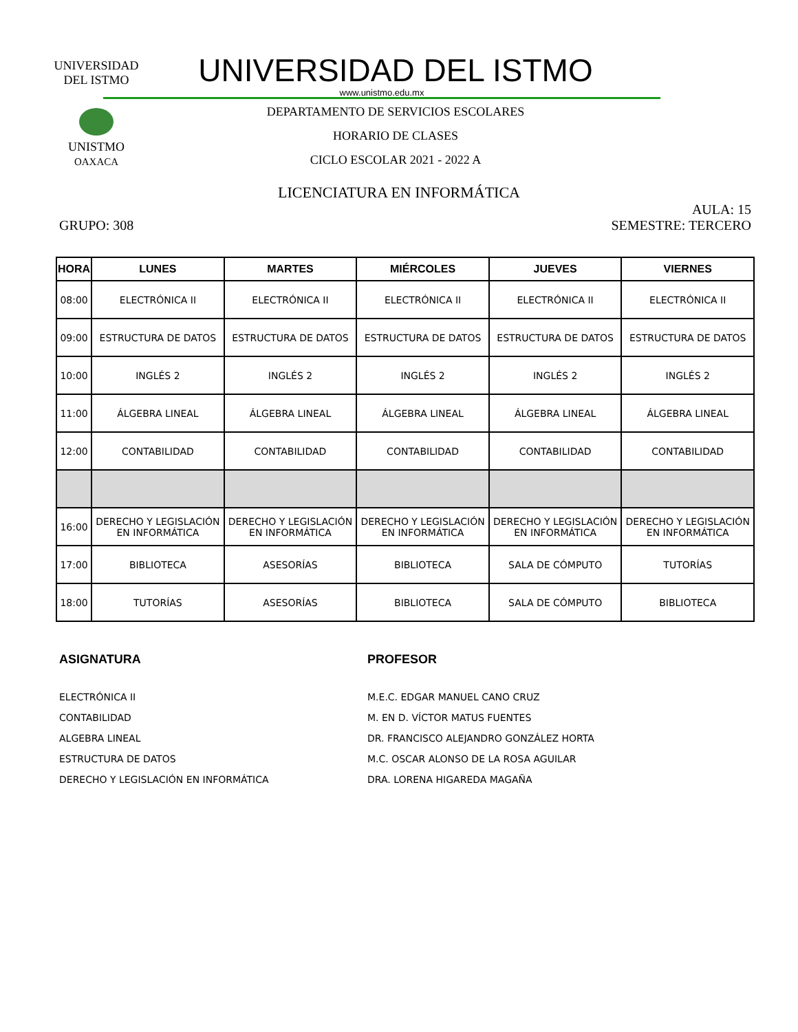UNIVERSIDAD DEL ISTMO
UNISTMO
OAXACA
UNIVERSIDAD DEL ISTMO
www.unistmo.edu.mx
DEPARTAMENTO DE SERVICIOS ESCOLARES
HORARIO DE CLASES
CICLO ESCOLAR 2021 - 2022 A
LICENCIATURA EN INFORMÁTICA
AULA: 15
GRUPO: 308 SEMESTRE: TERCERO
| HORA | LUNES | MARTES | MIÉRCOLES | JUEVES | VIERNES |
| --- | --- | --- | --- | --- | --- |
| 08:00 | ELECTRÓNICA II | ELECTRÓNICA II | ELECTRÓNICA II | ELECTRÓNICA II | ELECTRÓNICA II |
| 09:00 | ESTRUCTURA DE DATOS | ESTRUCTURA DE DATOS | ESTRUCTURA DE DATOS | ESTRUCTURA DE DATOS | ESTRUCTURA DE DATOS |
| 10:00 | INGLÉS 2 | INGLÉS 2 | INGLÉS 2 | INGLÉS 2 | INGLÉS 2 |
| 11:00 | ÁLGEBRA LINEAL | ÁLGEBRA LINEAL | ÁLGEBRA LINEAL | ÁLGEBRA LINEAL | ÁLGEBRA LINEAL |
| 12:00 | CONTABILIDAD | CONTABILIDAD | CONTABILIDAD | CONTABILIDAD | CONTABILIDAD |
| 16:00 | DERECHO Y LEGISLACIÓN EN INFORMÁTICA | DERECHO Y LEGISLACIÓN EN INFORMÁTICA | DERECHO Y LEGISLACIÓN EN INFORMÁTICA | DERECHO Y LEGISLACIÓN EN INFORMÁTICA | DERECHO Y LEGISLACIÓN EN INFORMÁTICA |
| 17:00 | BIBLIOTECA | ASESORÍAS | BIBLIOTECA | SALA DE CÓMPUTO | TUTORÍAS |
| 18:00 | TUTORÍAS | ASESORÍAS | BIBLIOTECA | SALA DE CÓMPUTO | BIBLIOTECA |
ASIGNATURA
ELECTRÓNICA II
CONTABILIDAD
ALGEBRA LINEAL
ESTRUCTURA DE DATOS
DERECHO Y LEGISLACIÓN EN INFORMÁTICA
PROFESOR
M.E.C. EDGAR MANUEL CANO CRUZ
M. EN D. VÍCTOR MATUS FUENTES
DR. FRANCISCO ALEJANDRO GONZÁLEZ HORTA
M.C. OSCAR ALONSO DE LA ROSA AGUILAR
DRA. LORENA HIGAREDA MAGAÑA